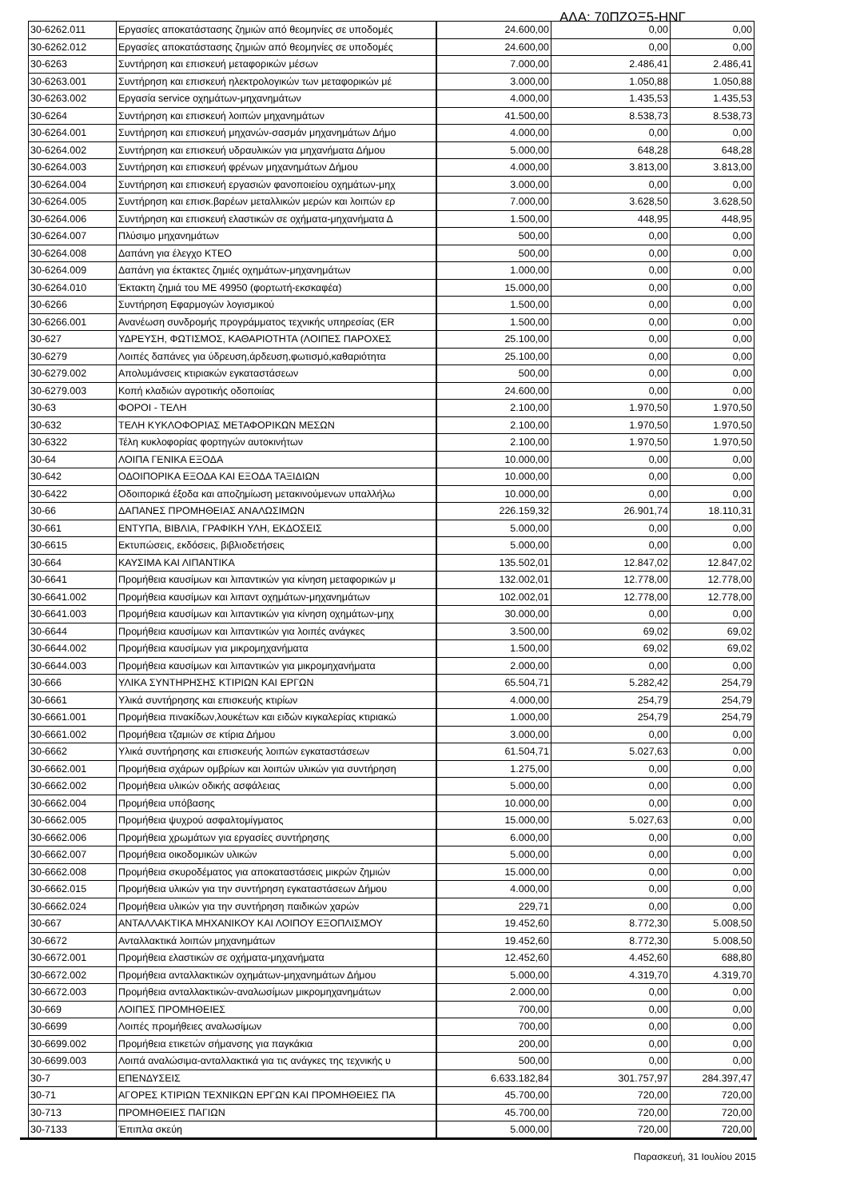ΑΔΑ: 70ΠΖΩΞ5-ΗΝΓ
| 30-6262.011 | Εργασίες αποκατάστασης ζημιών από θεομηνίες σε υποδομές | 24.600,00 | 0,00 | 0,00 |
| 30-6262.012 | Εργασίες αποκατάστασης ζημιών από θεομηνίες σε υποδομές | 24.600,00 | 0,00 | 0,00 |
| 30-6263 | Συντήρηση και επισκευή μεταφορικών μέσων | 7.000,00 | 2.486,41 | 2.486,41 |
| 30-6263.001 | Συντήρηση και επισκευή ηλεκτρολογικών των μεταφορικών μέ | 3.000,00 | 1.050,88 | 1.050,88 |
| 30-6263.002 | Εργασία service οχημάτων-μηχανημάτων | 4.000,00 | 1.435,53 | 1.435,53 |
| 30-6264 | Συντήρηση και επισκευή λοιπών μηχανημάτων | 41.500,00 | 8.538,73 | 8.538,73 |
| 30-6264.001 | Συντήρηση και επισκευή μηχανών-σασμάν μηχανημάτων Δήμο | 4.000,00 | 0,00 | 0,00 |
| 30-6264.002 | Συντήρηση και επισκευή υδραυλικών για μηχανήματα Δήμου | 5.000,00 | 648,28 | 648,28 |
| 30-6264.003 | Συντήρηση και επισκευή φρένων μηχανημάτων Δήμου | 4.000,00 | 3.813,00 | 3.813,00 |
| 30-6264.004 | Συντήρηση και επισκευή εργασιών φανοποιείου οχημάτων-μηχ | 3.000,00 | 0,00 | 0,00 |
| 30-6264.005 | Συντήρηση και επισκ.βαρέων μεταλλικών μερών και λοιπών ερ | 7.000,00 | 3.628,50 | 3.628,50 |
| 30-6264.006 | Συντήρηση και επισκευή ελαστικών σε οχήματα-μηχανήματα Δ | 1.500,00 | 448,95 | 448,95 |
| 30-6264.007 | Πλύσιμο μηχανημάτων | 500,00 | 0,00 | 0,00 |
| 30-6264.008 | Δαπάνη για έλεγχο ΚΤΕΟ | 500,00 | 0,00 | 0,00 |
| 30-6264.009 | Δαπάνη για έκτακτες ζημιές οχημάτων-μηχανημάτων | 1.000,00 | 0,00 | 0,00 |
| 30-6264.010 | Έκτακτη ζημιά του ΜΕ 49950 (φορτωτή-εκσκαφέα) | 15.000,00 | 0,00 | 0,00 |
| 30-6266 | Συντήρηση Εφαρμογών λογισμικού | 1.500,00 | 0,00 | 0,00 |
| 30-6266.001 | Ανανέωση συνδρομής προγράμματος τεχνικής υπηρεσίας (ER | 1.500,00 | 0,00 | 0,00 |
| 30-627 | ΥΔΡΕΥΣΗ, ΦΩΤΙΣΜΟΣ, ΚΑΘΑΡΙΟΤΗΤΑ (ΛΟΙΠΕΣ ΠΑΡΟΧΕΣ | 25.100,00 | 0,00 | 0,00 |
| 30-6279 | Λοιπές δαπάνες για ύδρευση,άρδευση,φωτισμό,καθαριότητα | 25.100,00 | 0,00 | 0,00 |
| 30-6279.002 | Απολυμάνσεις κτιριακών εγκαταστάσεων | 500,00 | 0,00 | 0,00 |
| 30-6279.003 | Κοπή κλαδιών αγροτικής οδοποιίας | 24.600,00 | 0,00 | 0,00 |
| 30-63 | ΦΟΡΟΙ - ΤΕΛΗ | 2.100,00 | 1.970,50 | 1.970,50 |
| 30-632 | ΤΕΛΗ ΚΥΚΛΟΦΟΡΙΑΣ ΜΕΤΑΦΟΡΙΚΩΝ ΜΕΣΩΝ | 2.100,00 | 1.970,50 | 1.970,50 |
| 30-6322 | Τέλη κυκλοφορίας φορτηγών αυτοκινήτων | 2.100,00 | 1.970,50 | 1.970,50 |
| 30-64 | ΛΟΙΠΑ ΓΕΝΙΚΑ ΕΞΟΔΑ | 10.000,00 | 0,00 | 0,00 |
| 30-642 | ΟΔΟΙΠΟΡΙΚΑ ΕΞΟΔΑ ΚΑΙ ΕΞΟΔΑ ΤΑΞΙΔΙΩΝ | 10.000,00 | 0,00 | 0,00 |
| 30-6422 | Οδοιπορικά έξοδα και αποζημίωση μετακινούμενων υπαλλήλω | 10.000,00 | 0,00 | 0,00 |
| 30-66 | ΔΑΠΑΝΕΣ ΠΡΟΜΗΘΕΙΑΣ ΑΝΑΛΩΣΙΜΩΝ | 226.159,32 | 26.901,74 | 18.110,31 |
| 30-661 | ΕΝΤΥΠΑ, ΒΙΒΛΙΑ, ΓΡΑΦΙΚΗ ΥΛΗ, ΕΚΔΟΣΕΙΣ | 5.000,00 | 0,00 | 0,00 |
| 30-6615 | Εκτυπώσεις, εκδόσεις, βιβλιοδετήσεις | 5.000,00 | 0,00 | 0,00 |
| 30-664 | ΚΑΥΣΙΜΑ ΚΑΙ ΛΙΠΑΝΤΙΚΑ | 135.502,01 | 12.847,02 | 12.847,02 |
| 30-6641 | Προμήθεια καυσίμων και λιπαντικών για κίνηση μεταφορικών μ | 132.002,01 | 12.778,00 | 12.778,00 |
| 30-6641.002 | Προμήθεια καυσίμων και λιπαντ οχημάτων-μηχανημάτων | 102.002,01 | 12.778,00 | 12.778,00 |
| 30-6641.003 | Προμήθεια καυσίμων και λιπαντικών για κίνηση οχημάτων-μηχ | 30.000,00 | 0,00 | 0,00 |
| 30-6644 | Προμήθεια καυσίμων και λιπαντικών για λοιπές ανάγκες | 3.500,00 | 69,02 | 69,02 |
| 30-6644.002 | Προμήθεια καυσίμων για μικρομηχανήματα | 1.500,00 | 69,02 | 69,02 |
| 30-6644.003 | Προμήθεια καυσίμων και λιπαντικών για μικρομηχανήματα | 2.000,00 | 0,00 | 0,00 |
| 30-666 | ΥΛΙΚΑ ΣΥΝΤΗΡΗΣΗΣ ΚΤΙΡΙΩΝ ΚΑΙ ΕΡΓΩΝ | 65.504,71 | 5.282,42 | 254,79 |
| 30-6661 | Υλικά συντήρησης και επισκευής κτιρίων | 4.000,00 | 254,79 | 254,79 |
| 30-6661.001 | Προμήθεια πινακίδων,λουκέτων και ειδών κιγκαλερίας κτιριακώ | 1.000,00 | 254,79 | 254,79 |
| 30-6661.002 | Προμήθεια τζαμιών σε κτίρια Δήμου | 3.000,00 | 0,00 | 0,00 |
| 30-6662 | Υλικά συντήρησης και επισκευής λοιπών εγκαταστάσεων | 61.504,71 | 5.027,63 | 0,00 |
| 30-6662.001 | Προμήθεια σχάρων ομβρίων και λοιπών υλικών για συντήρηση | 1.275,00 | 0,00 | 0,00 |
| 30-6662.002 | Προμήθεια υλικών οδικής ασφάλειας | 5.000,00 | 0,00 | 0,00 |
| 30-6662.004 | Προμήθεια υπόβασης | 10.000,00 | 0,00 | 0,00 |
| 30-6662.005 | Προμήθεια ψυχρού ασφαλτομίγματος | 15.000,00 | 5.027,63 | 0,00 |
| 30-6662.006 | Προμήθεια χρωμάτων για εργασίες συντήρησης | 6.000,00 | 0,00 | 0,00 |
| 30-6662.007 | Προμήθεια οικοδομικών υλικών | 5.000,00 | 0,00 | 0,00 |
| 30-6662.008 | Προμήθεια σκυροδέματος για αποκαταστάσεις μικρών ζημιών | 15.000,00 | 0,00 | 0,00 |
| 30-6662.015 | Προμήθεια υλικών για την συντήρηση εγκαταστάσεων Δήμου | 4.000,00 | 0,00 | 0,00 |
| 30-6662.024 | Προμήθεια υλικών για την συντήρηση παιδικών χαρών | 229,71 | 0,00 | 0,00 |
| 30-667 | ΑΝΤΑΛΛΑΚΤΙΚΑ ΜΗΧΑΝΙΚΟΥ ΚΑΙ ΛΟΙΠΟΥ ΕΞΟΠΛΙΣΜΟΥ | 19.452,60 | 8.772,30 | 5.008,50 |
| 30-6672 | Ανταλλακτικά λοιπών μηχανημάτων | 19.452,60 | 8.772,30 | 5.008,50 |
| 30-6672.001 | Προμήθεια ελαστικών σε οχήματα-μηχανήματα | 12.452,60 | 4.452,60 | 688,80 |
| 30-6672.002 | Προμήθεια ανταλλακτικών οχημάτων-μηχανημάτων Δήμου | 5.000,00 | 4.319,70 | 4.319,70 |
| 30-6672.003 | Προμήθεια ανταλλακτικών-αναλωσίμων μικρομηχανημάτων | 2.000,00 | 0,00 | 0,00 |
| 30-669 | ΛΟΙΠΕΣ ΠΡΟΜΗΘΕΙΕΣ | 700,00 | 0,00 | 0,00 |
| 30-6699 | Λοιπές προμήθειες αναλωσίμων | 700,00 | 0,00 | 0,00 |
| 30-6699.002 | Προμήθεια ετικετών σήμανσης για παγκάκια | 200,00 | 0,00 | 0,00 |
| 30-6699.003 | Λοιπά αναλώσιμα-ανταλλακτικά για τις ανάγκες της τεχνικής υ | 500,00 | 0,00 | 0,00 |
| 30-7 | ΕΠΕΝΔΥΣΕΙΣ | 6.633.182,84 | 301.757,97 | 284.397,47 |
| 30-71 | ΑΓΟΡΕΣ ΚΤΙΡΙΩΝ ΤΕΧΝΙΚΩΝ ΕΡΓΩΝ ΚΑΙ ΠΡΟΜΗΘΕΙΕΣ ΠΑ | 45.700,00 | 720,00 | 720,00 |
| 30-713 | ΠΡΟΜΗΘΕΙΕΣ ΠΑΓΙΩΝ | 45.700,00 | 720,00 | 720,00 |
| 30-7133 | Έπιπλα σκεύη | 5.000,00 | 720,00 | 720,00 |
Παρασκευή, 31 Ιουλίου 2015